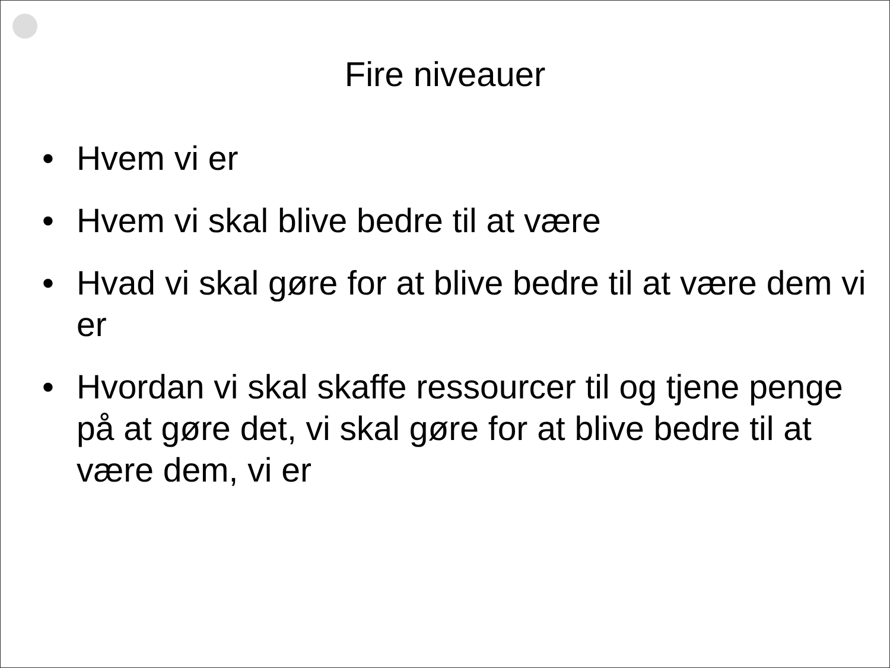Fire niveauer
• Hvem vi er
• Hvem vi skal blive bedre til at være
• Hvad vi skal gøre for at blive bedre til at være dem vi er
• Hvordan vi skal skaffe ressourcer til og tjene penge på at gøre det, vi skal gøre for at blive bedre til at være dem, vi er